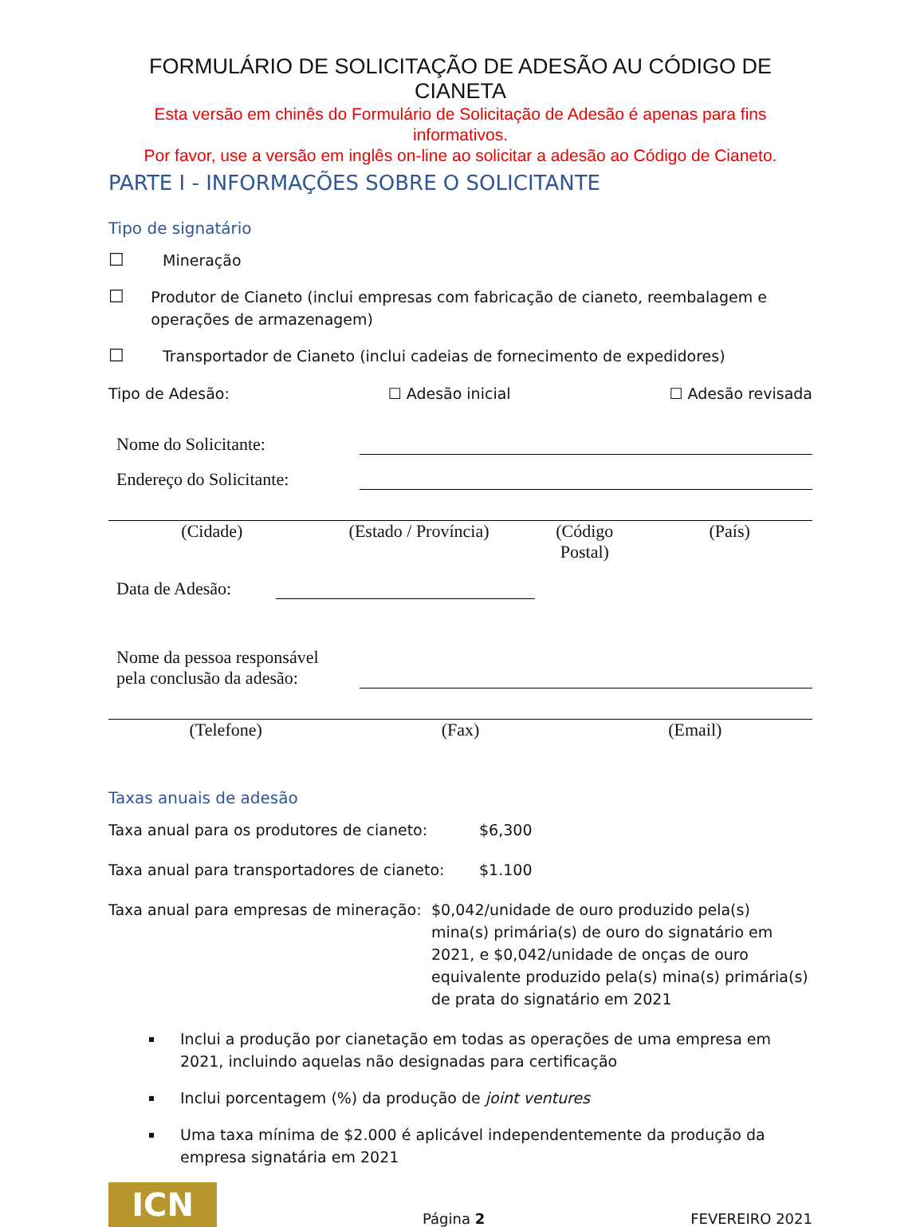FORMULÁRIO DE SOLICITAÇÃO DE ADESÃO AU CÓDIGO DE CIANETA
Esta versão em chinês do Formulário de Solicitação de Adesão é apenas para fins informativos.
Por favor, use a versão em inglês on-line ao solicitar a adesão ao Código de Cianeto.
PARTE I - INFORMAÇÕES SOBRE O SOLICITANTE
Tipo de signatário
☐ Mineração
☐ Produtor de Cianeto (inclui empresas com fabricação de cianeto, reembalagem e operações de armazenagem)
☐ Transportador de Cianeto (inclui cadeias de fornecimento de expedidores)
Tipo de Adesão: ☐ Adesão inicial ☐ Adesão revisada
Nome do Solicitante:
Endereço do Solicitante:
(Cidade) (Estado / Província) (Código
Postal)
(País)
Data de Adesão:
Nome da pessoa responsável
pela conclusão da adesão:
(Telefone) (Fax) (Email)
Taxas anuais de adesão
Taxa anual para os produtores de cianeto: $6,300
Taxa anual para transportadores de cianeto: $1.100
Taxa anual para empresas de mineração: $0,042/unidade de ouro produzido pela(s) mina(s) primária(s) de ouro do signatário em 2021, e $0,042/unidade de onças de ouro equivalente produzido pela(s) mina(s) primária(s) de prata do signatário em 2021
Inclui a produção por cianetação em todas as operações de uma empresa em 2021, incluindo aquelas não designadas para certificação
Inclui porcentagem (%) da produção de joint ventures
Uma taxa mínima de $2.000 é aplicável independentemente da produção da empresa signatária em 2021
ICN
Página 2 FEVEREIRO 2021